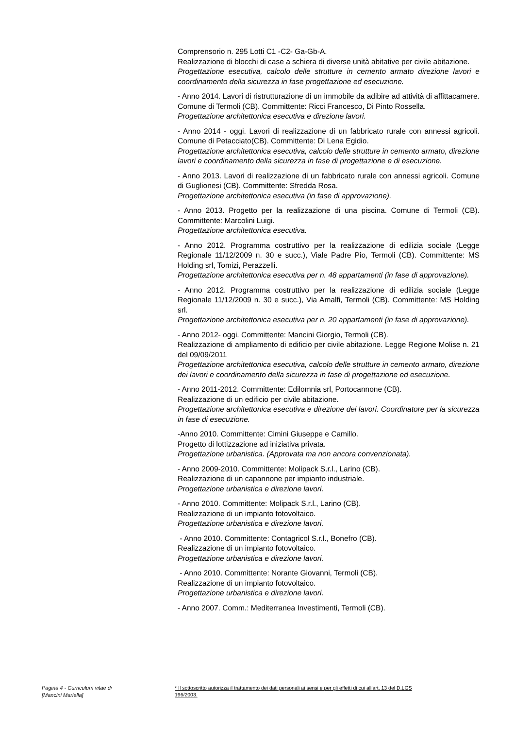Comprensorio n. 295 Lotti C1 -C2- Ga-Gb-A.
Realizzazione di blocchi di case a schiera di diverse unità abitative per civile abitazione.
Progettazione esecutiva, calcolo delle strutture in cemento armato direzione lavori e coordinamento della sicurezza in fase progettazione ed esecuzione.
- Anno 2014. Lavori di ristrutturazione di un immobile da adibire ad attività di affittacamere. Comune di Termoli (CB). Committente: Ricci Francesco, Di Pinto Rossella.
Progettazione architettonica esecutiva e direzione lavori.
- Anno 2014 - oggi. Lavori di realizzazione di un fabbricato rurale con annessi agricoli. Comune di Petacciato(CB). Committente: Di Lena Egidio.
Progettazione architettonica esecutiva, calcolo delle strutture in cemento armato, direzione lavori e coordinamento della sicurezza in fase di progettazione e di esecuzione.
- Anno 2013. Lavori di realizzazione di un fabbricato rurale con annessi agricoli. Comune di Guglionesi (CB). Committente: Sfredda Rosa.
Progettazione architettonica esecutiva (in fase di approvazione).
- Anno 2013. Progetto per la realizzazione di una piscina. Comune di Termoli (CB). Committente: Marcolini Luigi.
Progettazione architettonica esecutiva.
- Anno 2012. Programma costruttivo per la realizzazione di edilizia sociale (Legge Regionale 11/12/2009 n. 30 e succ.), Viale Padre Pio, Termoli (CB). Committente: MS Holding srl, Tomizi, Perazzelli.
Progettazione architettonica esecutiva per n. 48 appartamenti (in fase di approvazione).
- Anno 2012. Programma costruttivo per la realizzazione di edilizia sociale (Legge Regionale 11/12/2009 n. 30 e succ.), Via Amalfi, Termoli (CB). Committente: MS Holding srl.
Progettazione architettonica esecutiva per n. 20 appartamenti (in fase di approvazione).
- Anno 2012- oggi. Committente: Mancini Giorgio, Termoli (CB).
Realizzazione di ampliamento di edificio per civile abitazione. Legge Regione Molise n. 21 del 09/09/2011
Progettazione architettonica esecutiva, calcolo delle strutture in cemento armato, direzione dei lavori e coordinamento della sicurezza in fase di progettazione ed esecuzione.
- Anno 2011-2012. Committente: Edilomnia srl, Portocannone (CB).
Realizzazione di un edificio per civile abitazione.
Progettazione architettonica esecutiva e direzione dei lavori. Coordinatore per la sicurezza in fase di esecuzione.
-Anno 2010. Committente: Cimini Giuseppe e Camillo.
Progetto di lottizzazione ad iniziativa privata.
Progettazione urbanistica. (Approvata ma non ancora convenzionata).
- Anno 2009-2010. Committente: Molipack S.r.l., Larino (CB).
Realizzazione di un capannone per impianto industriale.
Progettazione urbanistica e direzione lavori.
- Anno 2010. Committente: Molipack S.r.l., Larino (CB).
Realizzazione di un impianto fotovoltaico.
Progettazione urbanistica e direzione lavori.
- Anno 2010. Committente: Contagricol S.r.l., Bonefro (CB).
Realizzazione di un impianto fotovoltaico.
Progettazione urbanistica e direzione lavori.
- Anno 2010. Committente: Norante Giovanni, Termoli (CB).
Realizzazione di un impianto fotovoltaico.
Progettazione urbanistica e direzione lavori.
- Anno 2007. Comm.: Mediterranea Investimenti, Termoli (CB).
Pagina 4 - Curriculum vitae di
[Mancini Mariella]
* Il sottoscritto autorizza il trattamento dei dati personali ai sensi e per gli effetti di cui all'art. 13 del D.LGS 196/2003.